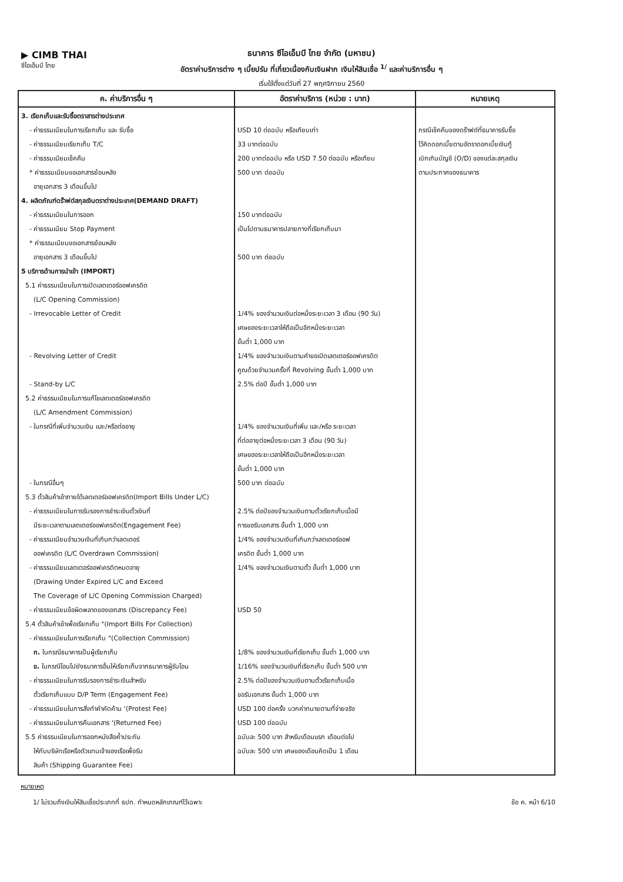▶ CIMB THAI
ซีไอเอ็มบี ไทย
ธนาคาร ซีไอเอ็มบี ไทย จำกัด (มหาชน)
อัตราค่าบริการต่าง ๆ เบี้ยปรับ ที่เกี่ยวเนื่องกับเงินฝาก เงินให้สินเชื่อ <sup>1/</sup> และค่าบริการอื่น ๆ
เริ่มใช้ตั้งแต่วันที่ 27 พฤศจิกายน 2560
| ค. ค่าบริการอื่น ๆ | อัตราค่าบริการ (หน่วย : บาท) | หมายเหตุ |
| --- | --- | --- |
| 3. เรียกเก็บและรับซื้อตราสารต่างประเทศ - ค่าธรรมเนียมในการเรียกเก็บ และ รับซื้อ - ค่าธรรมเนียมเรียกเก็บ T/C - ค่าธรรมเนียมเช็คคืน * ค่าธรรมเนียมขอเอกสารย้อนหลัง อายุเอกสาร 3 เดือนขึ้นไป 4. ผลิตภัณฑ์ดร๊าฟต์สกุลเงินตราต่างประเทศ(DEMAND DRAFT) - ค่าธรรมเนียมในการออก - ค่าธรรมเนียม Stop Payment * ค่าธรรมเนียมขอเอกสารย้อนหลัง อายุเอกสาร 3 เดือนขึ้นไป 5 บริการด้านการนำเข้า (IMPORT) 5.1 ค่าธรรมเนียมในการเปิดเลตเตอร์ออฟเครดิต (L/C Opening Commission) - Irrevocable Letter of Credit - Revolving Letter of Credit - Stand-by L/C 5.2 ค่าธรรมเนียมในการแก้ไขเลตเตอร์ออฟเครดิต (L/C Amendment Commission) - ในกรณีที่เพิ่มจำนวนเงิน และ/หรือต่ออายุ - ในกรณีอื่นๆ 5.3 ตั๋วสินค้าเข้าภายใต้เลตเตอร์ออฟเครดิต(Import Bills Under L/C) - ค่าธรรมเนียมในการรับรองการชำระเงินตั๋วเงินที่ มีระยะเวลาตามเลตเตอร์ออฟเครดิต(Engagement Fee) - ค่าธรรมเนียมจำนวนเงินที่เกินกว่าเลตเตอร์ ออฟเครดิต (L/C Overdrawn Commission) - ค่าธรรมเนียมเลตเตอร์ออฟเครดิตหมดอายุ (Drawing Under Expired L/C and Exceed The Coverage of L/C Opening Commission Charged) - ค่าธรรมเนียมข้อผิดพลาดของเอกสาร (Discrepancy Fee) 5.4 ตั๋วสินค้าเข้าเพื่อเรียกเก็บ "(Import Bills For Collection) - ค่าธรรมเนียมในการเรียกเก็บ "(Collection Commission) ก. ในกรณีธนาคารเป็นผู้เรียกเก็บ ข. ในกรณีโอนไปยังธนาคารอื่นให้เรียกเก็บจากธนาคารผู้รับโอน - ค่าธรรมเนียมในการรับรองการชำระเงินสำหรับ ตั๋วเรียกเก็บแบบ D/P Term (Engagement Fee) - ค่าธรรมเนียมในการสั่งทำคำคัดค้าน '(Protest Fee) - ค่าธรรมเนียมในการคืนเอกสาร '(Returned Fee) 5.5 ค่าธรรมเนียมในการออกหนังสือค้ำประกัน ให้กับบริษัทเรือหรือตัวแทนเจ้าของเรือเพื่อรับ สินค้า (Shipping Guarantee Fee) | USD 10 ต่อฉบับ หรือเทียบเท่า 33 บาทต่อฉบับ 200 บาทต่อฉบับ หรือ USD 7.50 ต่อฉบับ หรือเทียบ 500 บาท ต่อฉบับ 150 บาทต่อฉบับ เป็นไปตามธนาคารปลายทางที่เรียกเก็บมา 500 บาท ต่อฉบับ 1/4% ของจำนวนเงินต่อหนึ่งระยะเวลา 3 เดือน (90 วัน) เศษของระยะเวลาให้ถือเป็นอีกหนึ่งระยะเวลา ขั้นต่ำ 1,000 บาท 1/4% ของจำนวนเงินตามคำขอเปิดเลตเตอร์ออฟเครดิต คูณด้วยจำนวนครั้งที่ Revolving ขั้นต่ำ 1,000 บาท 2.5% ต่อปี ขั้นต่ำ 1,000 บาท 1/4% ของจำนวนเงินที่เพิ่ม และ/หรือ ระยะเวลา ที่ต่ออายุต่อหนึ่งระยะเวลา 3 เดือน (90 วัน) เศษของระยะเวลาให้ถือเป็นอีกหนึ่งระยะเวลา ขั้นต่ำ 1,000 บาท 500 บาท ต่อฉบับ 2.5% ต่อปีของจำนวนเงินตามตั๋วเรียกเก็บเมื่อมี การขอรับเอกสาร ขั้นต่ำ 1,000 บาท 1/4% ของจำนวนเงินที่เกินกว่าเลตเตอร์ออฟ เครดิต ขั้นต่ำ 1,000 บาท 1/4% ของจำนวนเงินตามตั๋ว ขั้นต่ำ 1,000 บาท USD 50 1/8% ของจำนวนเงินที่เรียกเก็บ ขั้นต่ำ 1,000 บาท 1/16% ของจำนวนเงินที่เรียกเก็บ ขั้นต่ำ 500 บาท 2.5% ต่อปีของจำนวนเงินตามตั๋วเรียกเก็บเมื่อ ขอรับเอกสาร ขั้นต่ำ 1,000 บาท USD 100 ต่อครั้ง บวกค่าทนายตามที่จ่ายจริง USD 100 ต่อฉบับ ฉบับละ 500 บาท สำหรับเดือนแรก เดือนต่อไป ฉบับละ 500 บาท เศษของเดือนคิดเป็น 1 เดือน | กรณีเช็คคืนของดร๊าฟต์ที่ธนาคารรับซื้อ ไว้คิดดอกเบี้ยตามอัตราดอกเบี้ยเงินกู้ เบิกเกินบัญชี (O/D) ของแต่ละสกุลเงิน ตามประกาศของธนาคาร |
หมายเหตุ
1/ ไม่รวมถึงเงินให้สินเชื่อประเภทที่ ธปท. กำหนดหลักเกณฑ์ไว้เฉพาะ ข้อ ค. หน้า 6/10